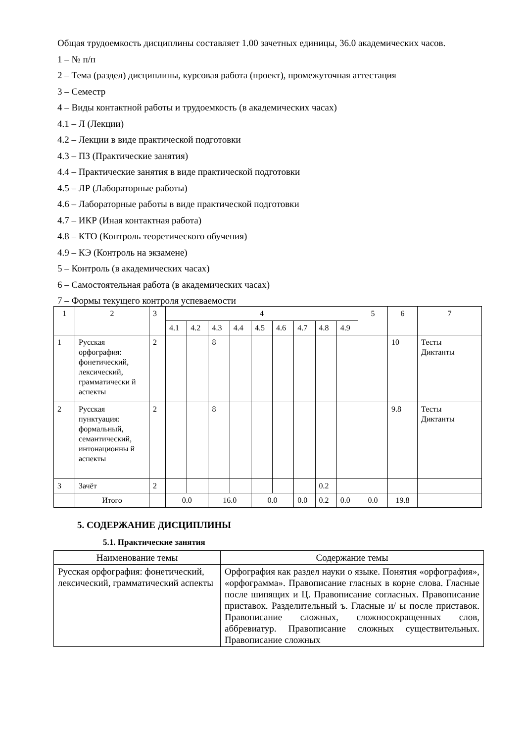Общая трудоемкость дисциплины составляет 1.00 зачетных единицы, 36.0 академических часов.
1 – № п/п
2 – Тема (раздел) дисциплины, курсовая работа (проект), промежуточная аттестация
3 – Семестр
4 – Виды контактной работы и трудоемкость (в академических часах)
4.1 – Л (Лекции)
4.2 – Лекции в виде практической подготовки
4.3 – ПЗ (Практические занятия)
4.4 – Практические занятия в виде практической подготовки
4.5 – ЛР (Лабораторные работы)
4.6 – Лабораторные работы в виде практической подготовки
4.7 – ИКР (Иная контактная работа)
4.8 – КТО (Контроль теоретического обучения)
4.9 – КЭ (Контроль на экзамене)
5 – Контроль (в академических часах)
6 – Самостоятельная работа (в академических часах)
7 – Формы текущего контроля успеваемости
| 1 | 2 | 3 | 4 | | | | | | | | | 5 | 6 | 7 |
| | | | 4.1 | 4.2 | 4.3 | 4.4 | 4.5 | 4.6 | 4.7 | 4.8 | 4.9 | | | |
| 1 | Русская орфография: фонетический, лексический, грамматически й аспекты | 2 | | | 8 | | | | | | | | 10 | Тесты Диктанты |
| 2 | Русская пунктуация: формальный, семантический, интонационны й аспекты | 2 | | | 8 | | | | | | | | 9.8 | Тесты Диктанты |
| 3 | Зачёт | 2 | | | | | | | | 0.2 | | | | |
| | Итого | | 0.0 | | 16.0 | | 0.0 | | 0.0 | 0.2 | 0.0 | 0.0 | 19.8 | |
5. СОДЕРЖАНИЕ ДИСЦИПЛИНЫ
5.1. Практические занятия
| Наименование темы | Содержание темы |
| Русская орфография: фонетический, лексический, грамматический аспекты | Орфография как раздел науки о языке. Понятия «орфография», «орфограмма». Правописание гласных в корне слова. Гласные после шипящих и Ц. Правописание согласных. Правописание приставок. Разделительный ъ. Гласные и/ ы после приставок. Правописание сложных, сложносокращенных слов, аббревиатур. Правописание сложных существительных. Правописание сложных |